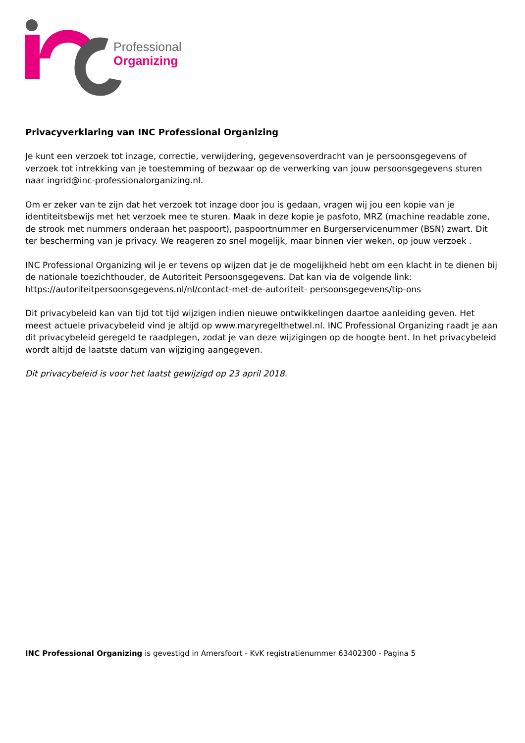Professional
Organizing
Privacyverklaring van INC Professional Organizing
Je kunt een verzoek tot inzage, correctie, verwijdering, gegevensoverdracht van je persoonsgegevens of verzoek tot intrekking van je toestemming of bezwaar op de verwerking van jouw persoonsgegevens sturen naar ingrid@inc-professionalorganizing.nl.
Om er zeker van te zijn dat het verzoek tot inzage door jou is gedaan, vragen wij jou een kopie van je identiteitsbewijs met het verzoek mee te sturen. Maak in deze kopie je pasfoto, MRZ (machine readable zone, de strook met nummers onderaan het paspoort), paspoortnummer en Burgerservicenummer (BSN) zwart. Dit ter bescherming van je privacy. We reageren zo snel mogelijk, maar binnen vier weken, op jouw verzoek .
INC Professional Organizing wil je er tevens op wijzen dat je de mogelijkheid hebt om een klacht in te dienen bij de nationale toezichthouder, de Autoriteit Persoonsgegevens. Dat kan via de volgende link: https://autoriteitpersoonsgegevens.nl/nl/contact-met-de-autoriteit- persoonsgegevens/tip-ons
Dit privacybeleid kan van tijd tot tijd wijzigen indien nieuwe ontwikkelingen daartoe aanleiding geven. Het meest actuele privacybeleid vind je altijd op www.maryregelthetwel.nl. INC Professional Organizing raadt je aan dit privacybeleid geregeld te raadplegen, zodat je van deze wijzigingen op de hoogte bent. In het privacybeleid wordt altijd de laatste datum van wijziging aangegeven.
Dit privacybeleid is voor het laatst gewijzigd op 23 april 2018.
INC Professional Organizing is gevestigd in Amersfoort - KvK registratienummer 63402300 - Pagina 5